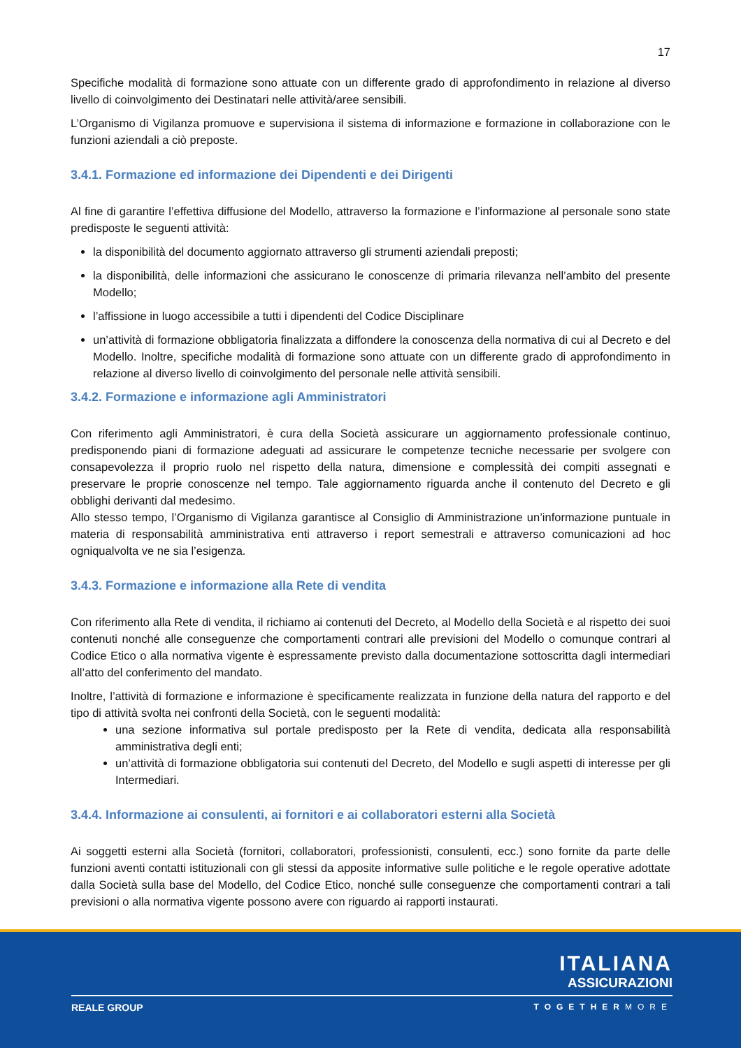17
Specifiche modalità di formazione sono attuate con un differente grado di approfondimento in relazione al diverso livello di coinvolgimento dei Destinatari nelle attività/aree sensibili.
L’Organismo di Vigilanza promuove e supervisiona il sistema di informazione e formazione in collaborazione con le funzioni aziendali a ciò preposte.
3.4.1. Formazione ed informazione dei Dipendenti e dei Dirigenti
Al fine di garantire l’effettiva diffusione del Modello, attraverso la formazione e l’informazione al personale sono state predisposte le seguenti attività:
la disponibilità del documento aggiornato attraverso gli strumenti aziendali preposti;
la disponibilità, delle informazioni che assicurano le conoscenze di primaria rilevanza nell’ambito del presente Modello;
l’affissione in luogo accessibile a tutti i dipendenti del Codice Disciplinare
un’attività di formazione obbligatoria finalizzata a diffondere la conoscenza della normativa di cui al Decreto e del Modello. Inoltre, specifiche modalità di formazione sono attuate con un differente grado di approfondimento in relazione al diverso livello di coinvolgimento del personale nelle attività sensibili.
3.4.2. Formazione e informazione agli Amministratori
Con riferimento agli Amministratori, è cura della Società assicurare un aggiornamento professionale continuo, predisponendo piani di formazione adeguati ad assicurare le competenze tecniche necessarie per svolgere con consapevolezza il proprio ruolo nel rispetto della natura, dimensione e complessità dei compiti assegnati e preservare le proprie conoscenze nel tempo. Tale aggiornamento riguarda anche il contenuto del Decreto e gli obblighi derivanti dal medesimo.
Allo stesso tempo, l’Organismo di Vigilanza garantisce al Consiglio di Amministrazione un’informazione puntuale in materia di responsabilità amministrativa enti attraverso i report semestrali e attraverso comunicazioni ad hoc ogniqualvolta ve ne sia l’esigenza.
3.4.3. Formazione e informazione alla Rete di vendita
Con riferimento alla Rete di vendita, il richiamo ai contenuti del Decreto, al Modello della Società e al rispetto dei suoi contenuti nonché alle conseguenze che comportamenti contrari alle previsioni del Modello o comunque contrari al Codice Etico o alla normativa vigente è espressamente previsto dalla documentazione sottoscritta dagli intermediari all’atto del conferimento del mandato.
Inoltre, l’attività di formazione e informazione è specificamente realizzata in funzione della natura del rapporto e del tipo di attività svolta nei confronti della Società, con le seguenti modalità:
una sezione informativa sul portale predisposto per la Rete di vendita, dedicata alla responsabilità amministrativa degli enti;
un’attività di formazione obbligatoria sui contenuti del Decreto, del Modello e sugli aspetti di interesse per gli Intermediari.
3.4.4. Informazione ai consulenti, ai fornitori e ai collaboratori esterni alla Società
Ai soggetti esterni alla Società (fornitori, collaboratori, professionisti, consulenti, ecc.) sono fornite da parte delle funzioni aventi contatti istituzionali con gli stessi da apposite informative sulle politiche e le regole operative adottate dalla Società sulla base del Modello, del Codice Etico, nonché sulle conseguenze che comportamenti contrari a tali previsioni o alla normativa vigente possono avere con riguardo ai rapporti instaurati.
ITALIANA
ASSICURAZIONI
REALE GROUP TOGETHERMORE